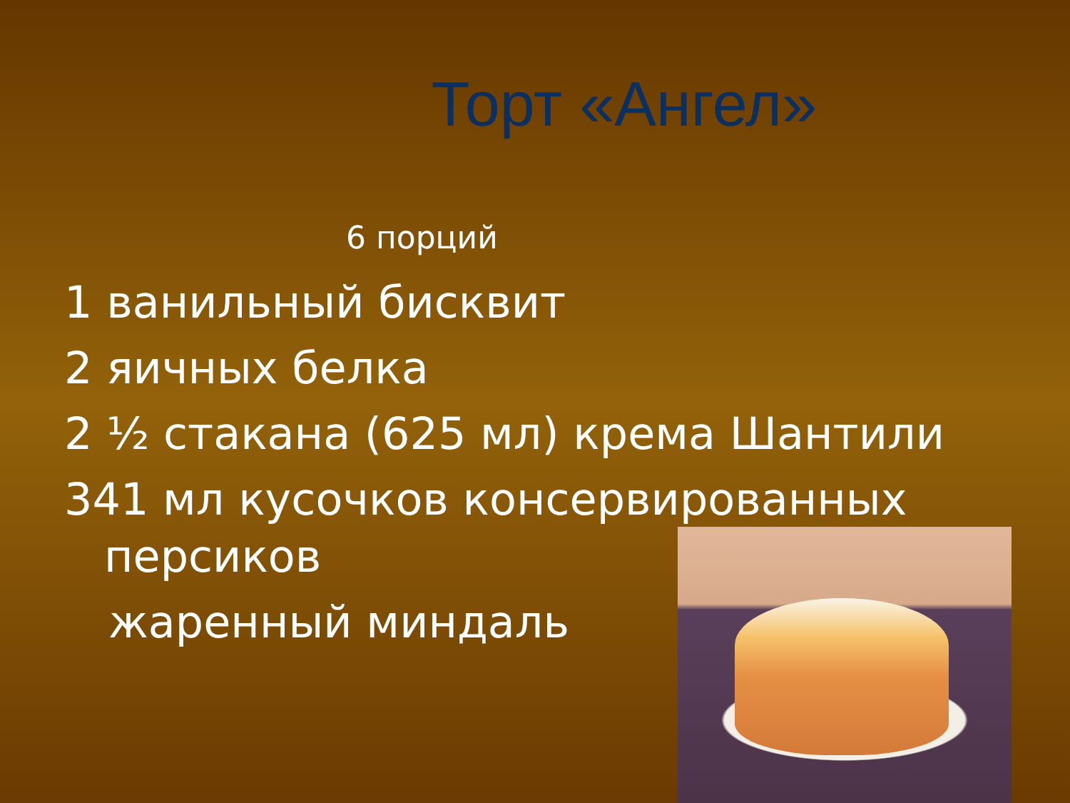Торт «Ангел»
6 порций
1 ванильный бисквит
2 яичных белка
2 ½ стакана (625 мл) крема Шантили
341 мл кусочков консервированных
персиков
жаренный миндаль